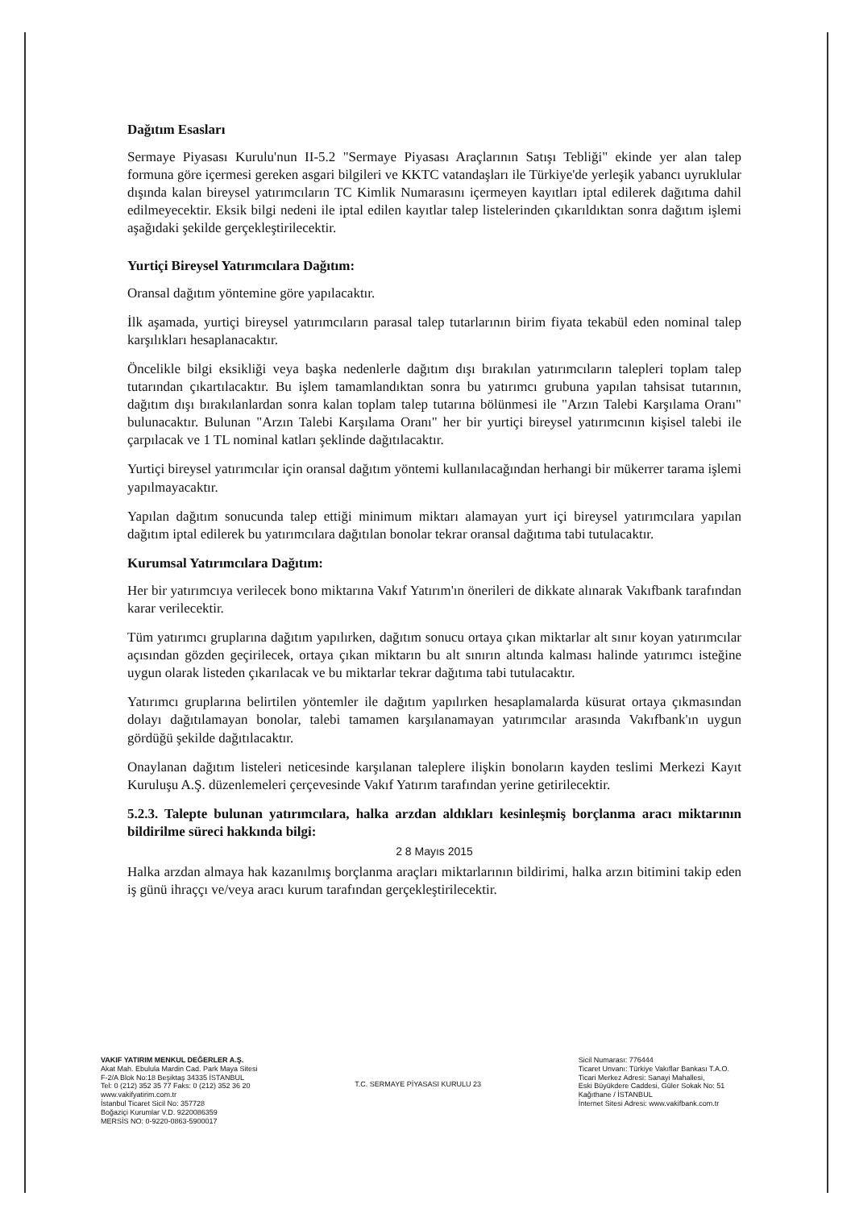Dağıtım Esasları
Sermaye Piyasası Kurulu'nun II-5.2 "Sermaye Piyasası Araçlarının Satışı Tebliği" ekinde yer alan talep formuna göre içermesi gereken asgari bilgileri ve KKTC vatandaşları ile Türkiye'de yerleşik yabancı uyruklular dışında kalan bireysel yatırımcıların TC Kimlik Numarasını içermeyen kayıtları iptal edilerek dağıtıma dahil edilmeyecektir. Eksik bilgi nedeni ile iptal edilen kayıtlar talep listelerinden çıkarıldıktan sonra dağıtım işlemi aşağıdaki şekilde gerçekleştirilecektir.
Yurtiçi Bireysel Yatırımcılara Dağıtım:
Oransal dağıtım yöntemine göre yapılacaktır.
İlk aşamada, yurtiçi bireysel yatırımcıların parasal talep tutarlarının birim fiyata tekabül eden nominal talep karşılıkları hesaplanacaktır.
Öncelikle bilgi eksikliği veya başka nedenlerle dağıtım dışı bırakılan yatırımcıların talepleri toplam talep tutarından çıkartılacaktır. Bu işlem tamamlandıktan sonra bu yatırımcı grubuna yapılan tahsisat tutarının, dağıtım dışı bırakılanlardan sonra kalan toplam talep tutarına bölünmesi ile "Arzın Talebi Karşılama Oranı" bulunacaktır. Bulunan "Arzın Talebi Karşılama Oranı" her bir yurtiçi bireysel yatırımcının kişisel talebi ile çarpılacak ve 1 TL nominal katları şeklinde dağıtılacaktır.
Yurtiçi bireysel yatırımcılar için oransal dağıtım yöntemi kullanılacağından herhangi bir mükerrer tarama işlemi yapılmayacaktır.
Yapılan dağıtım sonucunda talep ettiği minimum miktarı alamayan yurt içi bireysel yatırımcılara yapılan dağıtım iptal edilerek bu yatırımcılara dağıtılan bonolar tekrar oransal dağıtıma tabi tutulacaktır.
Kurumsal Yatırımcılara Dağıtım:
Her bir yatırımcıya verilecek bono miktarına Vakıf Yatırım'ın önerileri de dikkate alınarak Vakıfbank tarafından karar verilecektir.
Tüm yatırımcı gruplarına dağıtım yapılırken, dağıtım sonucu ortaya çıkan miktarlar alt sınır koyan yatırımcılar açısından gözden geçirilecek, ortaya çıkan miktarın bu alt sınırın altında kalması halinde yatırımcı isteğine uygun olarak listeden çıkarılacak ve bu miktarlar tekrar dağıtıma tabi tutulacaktır.
Yatırımcı gruplarına belirtilen yöntemler ile dağıtım yapılırken hesaplamalarda küsurat ortaya çıkmasından dolayı dağıtılamayan bonolar, talebi tamamen karşılanamayan yatırımcılar arasında Vakıfbank'ın uygun gördüğü şekilde dağıtılacaktır.
Onaylanan dağıtım listeleri neticesinde karşılanan taleplere ilişkin bonoların kayden teslimi Merkezi Kayıt Kuruluşu A.Ş. düzenlemeleri çerçevesinde Vakıf Yatırım tarafından yerine getirilecektir.
5.2.3. Talepte bulunan yatırımcılara, halka arzdan aldıkları kesinleşmiş borçlanma aracı miktarının bildirilme süreci hakkında bilgi:
2 8 Mayıs 2015
Halka arzdan almaya hak kazanılmış borçlanma araçları miktarlarının bildirimi, halka arzın bitimini takip eden iş günü ihraççı ve/veya aracı kurum tarafından gerçekleştirilecektir.
VAKIF YATIRIM MENKUL DEĞERLER A.Ş.
Akat Mah. Ebulula Mardin Cad. Park Maya Sitesi
F-2/A Blok No:18 Beşiktaş 34335 İSTANBUL
Tel: 0 (212) 352 35 77 Faks: 0 (212) 352 36 20
www.vakifyatirim.com.tr
İstanbul Ticaret Sicil No: 357728
Boğaziçi Kurumlar V.D. 9220086359
MERSİS NO: 0-9220-0863-5900017
T.C. SERMAYE PİYASASI KURULU 23
Sicil Numarası: 776444
Ticaret Unvanı: Türkiye Vakıflar Bankası T.A.O.
Ticari Merkez Adresi: Sanayi Mahallesi,
Eski Büyükdere Caddesi, Güler Sokak No: 51
Kağıthane / İSTANBUL
İnternet Sitesi Adresi: www.vakifbank.com.tr